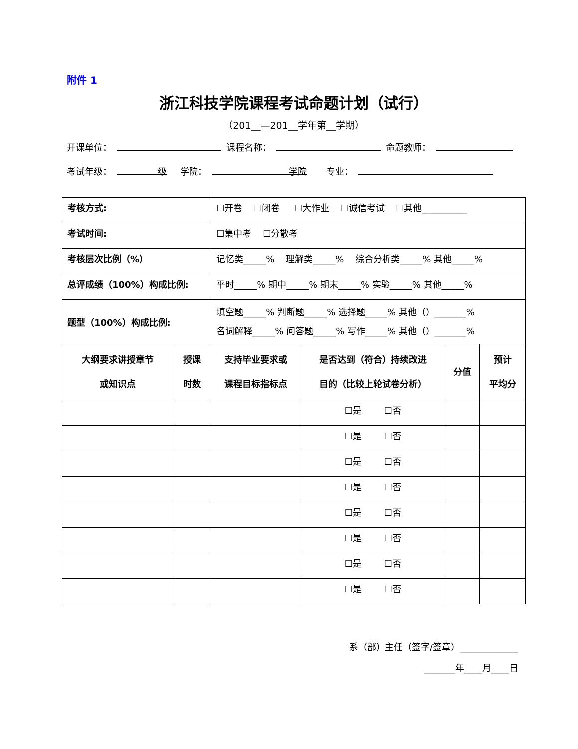附件 1
浙江科技学院课程考试命题计划（试行）
（201__—201__学年第__学期）
开课单位： 课程名称： 命题教师：
考试年级： 级 学院： 学院 专业：
| 考核方式: | | ☐开卷 ☐闭卷 ☐大作业 ☐诚信考试 ☐其他__________ | | | |
| 考试时间: | | ☐集中考 ☐分散考 | | | |
| 考核层次比例（%） | | 记忆类_____% 理解类_____% 综合分析类_____% 其他_____% | | | |
| 总评成绩（100%）构成比例: | | 平时_____% 期中_____% 期末_____% 实验_____% 其他_____% | | | |
| 题型（100%）构成比例: | | 填空题_____% 判断题_____% 选择题_____% 其他（）_______% 名词解释_____% 问答题_____% 写作_____% 其他（）_______% | | | |
| 大纲要求讲授章节 或知识点 | 授课 时数 | 支持毕业要求或 课程目标指标点 | 是否达到（符合）持续改进 目的（比较上轮试卷分析） | 分值 | 预计 平均分 |
| | | | ☐是 ☐否 | | |
| | | | ☐是 ☐否 | | |
| | | | ☐是 ☐否 | | |
| | | | ☐是 ☐否 | | |
| | | | ☐是 ☐否 | | |
| | | | ☐是 ☐否 | | |
| | | | ☐是 ☐否 | | |
| | | | ☐是 ☐否 | | |
系（部）主任（签字/签章）_____________
_______年____月____日